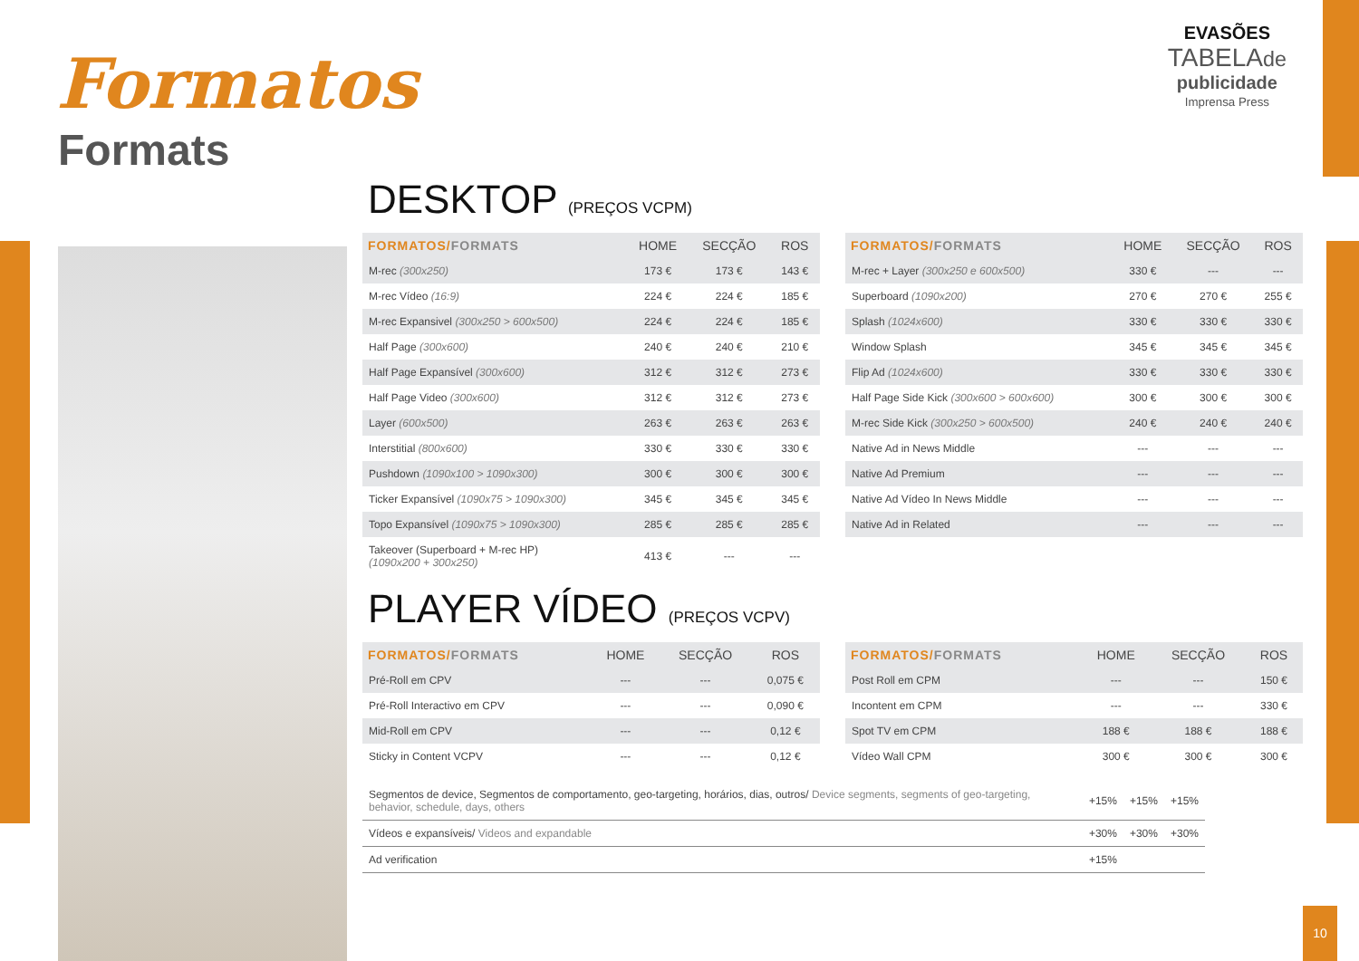Formatos
Formats
EVASÕES
TABELAde
publicidade
Imprensa Press
DESKTOP (PREÇOS VCPM)
| FORMATOS/ FORMATS | HOME | SECÇÃO | ROS |
| --- | --- | --- | --- |
| M-rec (300x250) | 173 € | 173 € | 143 € |
| M-rec Vídeo (16:9) | 224 € | 224 € | 185 € |
| M-rec Expansivel (300x250 > 600x500) | 224 € | 224 € | 185 € |
| Half Page (300x600) | 240 € | 240 € | 210 € |
| Half Page Expansível (300x600) | 312 € | 312 € | 273 € |
| Half Page Video (300x600) | 312 € | 312 € | 273 € |
| Layer (600x500) | 263 € | 263 € | 263 € |
| Interstitial (800x600) | 330 € | 330 € | 330 € |
| Pushdown (1090x100 > 1090x300) | 300 € | 300 € | 300 € |
| Ticker Expansível (1090x75 > 1090x300) | 345 € | 345 € | 345 € |
| Topo Expansível (1090x75 > 1090x300) | 285 € | 285 € | 285 € |
| Takeover (Superboard + M-rec HP) (1090x200 + 300x250) | 413 € | --- | --- |
| FORMATOS/ FORMATS | HOME | SECÇÃO | ROS |
| --- | --- | --- | --- |
| M-rec + Layer (300x250 e 600x500) | 330 € | --- | --- |
| Superboard (1090x200) | 270 € | 270 € | 255 € |
| Splash (1024x600) | 330 € | 330 € | 330 € |
| Window Splash | 345 € | 345 € | 345 € |
| Flip Ad (1024x600) | 330 € | 330 € | 330 € |
| Half Page Side Kick (300x600 > 600x600) | 300 € | 300 € | 300 € |
| M-rec Side Kick (300x250 > 600x500) | 240 € | 240 € | 240 € |
| Native Ad in News Middle | --- | --- | --- |
| Native Ad Premium | --- | --- | --- |
| Native Ad Vídeo In News Middle | --- | --- | --- |
| Native Ad in Related | --- | --- | --- |
PLAYER VÍDEO (PREÇOS VCPV)
| FORMATOS/ FORMATS | HOME | SECÇÃO | ROS |
| --- | --- | --- | --- |
| Pré-Roll em CPV | --- | --- | 0,075 € |
| Pré-Roll Interactivo em CPV | --- | --- | 0,090 € |
| Mid-Roll em CPV | --- | --- | 0,12 € |
| Sticky in Content VCPV | --- | --- | 0,12 € |
| FORMATOS/ FORMATS | HOME | SECÇÃO | ROS |
| --- | --- | --- | --- |
| Post Roll em CPM | --- | --- | 150 € |
| Incontent em CPM | --- | --- | 330 € |
| Spot TV em CPM | 188 € | 188 € | 188 € |
| Vídeo Wall CPM | 300 € | 300 € | 300 € |
| Segmentos de device, Segmentos de comportamento, geo-targeting, horários, dias, outros/ Device segments, segments of geo-targeting, behavior, schedule, days, others | +15% | +15% | +15% |
| Vídeos e expansíveis/ Videos and expandable | +30% | +30% | +30% |
| Ad verification | +15% | | |
10